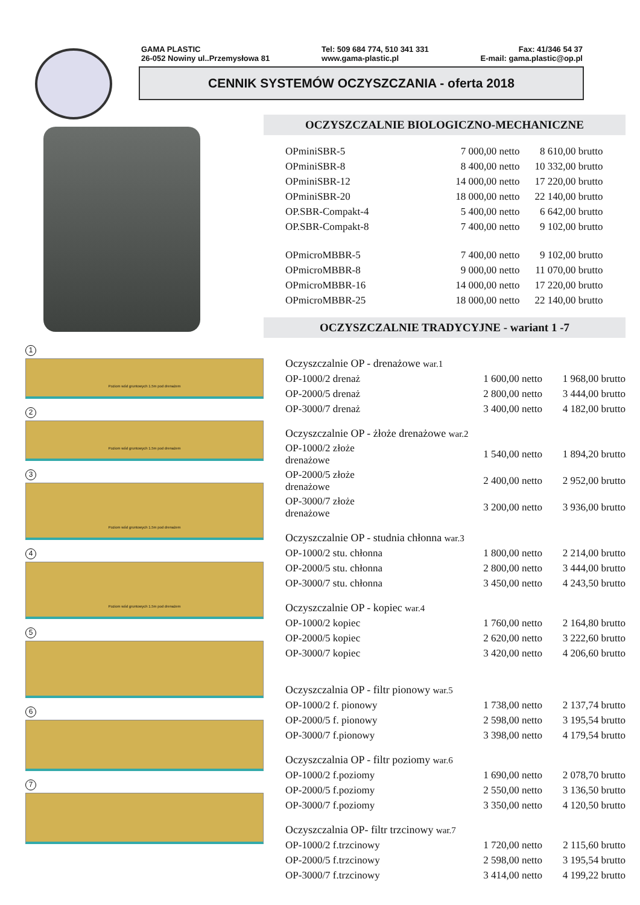GAMA PLASTIC
26-052 Nowiny ul..Przemysłowa 81
Tel: 509 684 774, 510 341 331
www.gama-plastic.pl
Fax: 41/346 54 37
E-mail: gama.plastic@op.pl
CENNIK SYSTEMÓW OCZYSZCZANIA - oferta 2018
1
Poziom wód gruntowych 1.5m pod drenażem
2
Poziom wód gruntowych 1.5m pod drenażem
3
Poziom wód gruntowych 1.5m pod drenażem
4
Poziom wód gruntowych 1.5m pod drenażem
5 6 7
OCZYSZCZALNIE BIOLOGICZNO-MECHANICZNE
| OPminiSBR-5 | 7 000,00 netto | 8 610,00 brutto |
| OPminiSBR-8 | 8 400,00 netto | 10 332,00 brutto |
| OPminiSBR-12 | 14 000,00 netto | 17 220,00 brutto |
| OPminiSBR-20 | 18 000,00 netto | 22 140,00 brutto |
| OP.SBR-Compakt-4 | 5 400,00 netto | 6 642,00 brutto |
| OP.SBR-Compakt-8 | 7 400,00 netto | 9 102,00 brutto |
| OPmicroMBBR-5 | 7 400,00 netto | 9 102,00 brutto |
| OPmicroMBBR-8 | 9 000,00 netto | 11 070,00 brutto |
| OPmicroMBBR-16 | 14 000,00 netto | 17 220,00 brutto |
| OPmicroMBBR-25 | 18 000,00 netto | 22 140,00 brutto |
OCZYSZCZALNIE TRADYCYJNE - wariant 1 -7
| Oczyszczalnie OP - drenażowe war.1 | | |
| OP-1000/2 drenaż | 1 600,00 netto | 1 968,00 brutto |
| OP-2000/5 drenaż | 2 800,00 netto | 3 444,00 brutto |
| OP-3000/7 drenaż | 3 400,00 netto | 4 182,00 brutto |
| Oczyszczalnie OP - żłoże drenażowe war.2 | | |
| OP-1000/2 złoże drenażowe | 1 540,00 netto | 1 894,20 brutto |
| OP-2000/5 złoże drenażowe | 2 400,00 netto | 2 952,00 brutto |
| OP-3000/7 złoże drenażowe | 3 200,00 netto | 3 936,00 brutto |
| Oczyszczalnie OP - studnia chłonna war.3 | | |
| OP-1000/2 stu. chłonna | 1 800,00 netto | 2 214,00 brutto |
| OP-2000/5 stu. chłonna | 2 800,00 netto | 3 444,00 brutto |
| OP-3000/7 stu. chłonna | 3 450,00 netto | 4 243,50 brutto |
| Oczyszczalnie OP - kopiec war.4 | | |
| OP-1000/2 kopiec | 1 760,00 netto | 2 164,80 brutto |
| OP-2000/5 kopiec | 2 620,00 netto | 3 222,60 brutto |
| OP-3000/7 kopiec | 3 420,00 netto | 4 206,60 brutto |
| Oczyszczalnia OP - filtr pionowy war.5 | | |
| OP-1000/2 f. pionowy | 1 738,00 netto | 2 137,74 brutto |
| OP-2000/5 f. pionowy | 2 598,00 netto | 3 195,54 brutto |
| OP-3000/7 f.pionowy | 3 398,00 netto | 4 179,54 brutto |
| Oczyszczalnia OP - filtr poziomy war.6 | | |
| OP-1000/2 f.poziomy | 1 690,00 netto | 2 078,70 brutto |
| OP-2000/5 f.poziomy | 2 550,00 netto | 3 136,50 brutto |
| OP-3000/7 f.poziomy | 3 350,00 netto | 4 120,50 brutto |
| Oczyszczalnia OP- filtr trzcinowy war.7 | | |
| OP-1000/2 f.trzcinowy | 1 720,00 netto | 2 115,60 brutto |
| OP-2000/5 f.trzcinowy | 2 598,00 netto | 3 195,54 brutto |
| OP-3000/7 f.trzcinowy | 3 414,00 netto | 4 199,22 brutto |